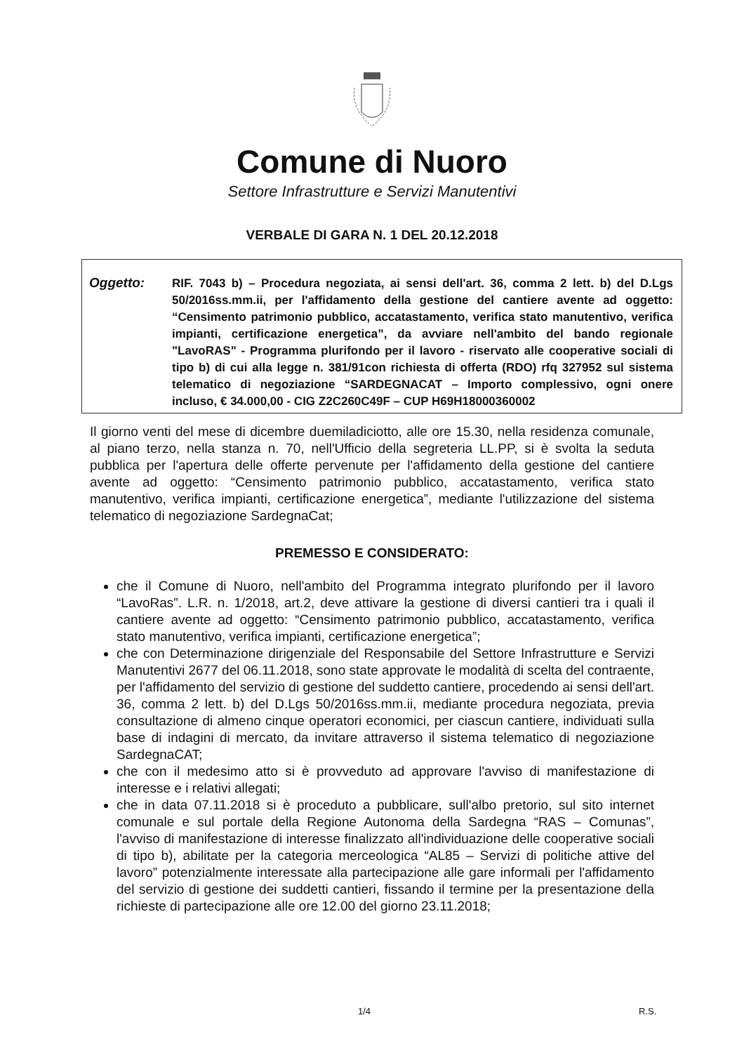Comune di Nuoro
Settore Infrastrutture e Servizi Manutentivi
VERBALE DI GARA N. 1 DEL 20.12.2018
Oggetto:
RIF. 7043 b) – Procedura negoziata, ai sensi dell'art. 36, comma 2 lett. b) del D.Lgs 50/2016ss.mm.ii, per l'affidamento della gestione del cantiere avente ad oggetto: “Censimento patrimonio pubblico, accatastamento, verifica stato manutentivo, verifica impianti, certificazione energetica”, da avviare nell'ambito del bando regionale "LavoRAS" - Programma plurifondo per il lavoro - riservato alle cooperative sociali di tipo b) di cui alla legge n. 381/91con richiesta di offerta (RDO) rfq 327952 sul sistema telematico di negoziazione “SARDEGNACAT – Importo complessivo, ogni onere incluso, € 34.000,00 - CIG Z2C260C49F – CUP H69H18000360002
Il giorno venti del mese di dicembre duemiladiciotto, alle ore 15.30, nella residenza comunale, al piano terzo, nella stanza n. 70, nell'Ufficio della segreteria LL.PP, si è svolta la seduta pubblica per l'apertura delle offerte pervenute per l'affidamento della gestione del cantiere avente ad oggetto: “Censimento patrimonio pubblico, accatastamento, verifica stato manutentivo, verifica impianti, certificazione energetica”, mediante l'utilizzazione del sistema telematico di negoziazione SardegnaCat;
PREMESSO E CONSIDERATO:
che il Comune di Nuoro, nell'ambito del Programma integrato plurifondo per il lavoro “LavoRas”. L.R. n. 1/2018, art.2, deve attivare la gestione di diversi cantieri tra i quali il cantiere avente ad oggetto: “Censimento patrimonio pubblico, accatastamento, verifica stato manutentivo, verifica impianti, certificazione energetica”;
che con Determinazione dirigenziale del Responsabile del Settore Infrastrutture e Servizi Manutentivi 2677 del 06.11.2018, sono state approvate le modalità di scelta del contraente, per l'affidamento del servizio di gestione del suddetto cantiere, procedendo ai sensi dell'art. 36, comma 2 lett. b) del D.Lgs 50/2016ss.mm.ii, mediante procedura negoziata, previa consultazione di almeno cinque operatori economici, per ciascun cantiere, individuati sulla base di indagini di mercato, da invitare attraverso il sistema telematico di negoziazione SardegnaCAT;
che con il medesimo atto si è provveduto ad approvare l'avviso di manifestazione di interesse e i relativi allegati;
che in data 07.11.2018 si è proceduto a pubblicare, sull'albo pretorio, sul sito internet comunale e sul portale della Regione Autonoma della Sardegna “RAS – Comunas”, l'avviso di manifestazione di interesse finalizzato all'individuazione delle cooperative sociali di tipo b), abilitate per la categoria merceologica “AL85 – Servizi di politiche attive del lavoro” potenzialmente interessate alla partecipazione alle gare informali per l'affidamento del servizio di gestione dei suddetti cantieri, fissando il termine per la presentazione della richieste di partecipazione alle ore 12.00 del giorno 23.11.2018;
1/4 R.S.